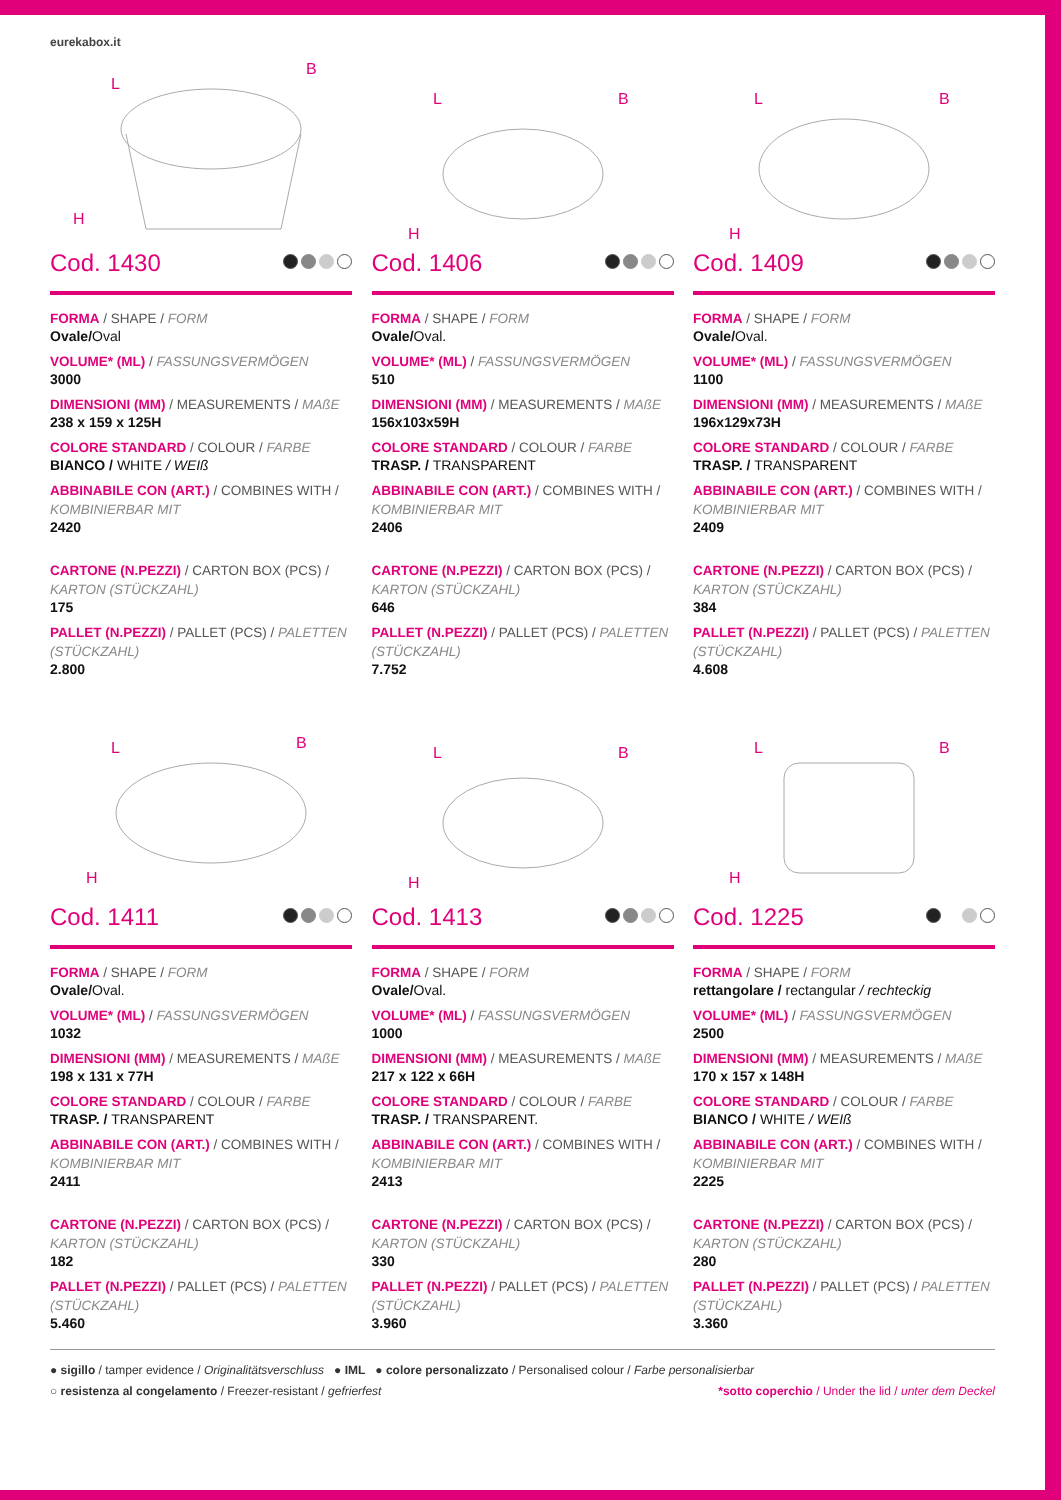eurekabox.it
L
B
H
Cod. 1430
FORMA / SHAPE / FORM
Ovale/Oval
VOLUME* (ML) / FASSUNGSVERMÖGEN
3000
DIMENSIONI (MM) / MEASUREMENTS / MAßE
238 x 159 x 125H
COLORE STANDARD / COLOUR / FARBE
BIANCO / WHITE / WEIß
ABBINABILE CON (ART.) / COMBINES WITH / KOMBINIERBAR MIT
2420
CARTONE (N.PEZZI) / CARTON BOX (PCS) / KARTON (STÜCKZAHL)
175
PALLET (N.PEZZI) / PALLET (PCS) / PALETTEN (STÜCKZAHL)
2.800
L
B
H
Cod. 1406
FORMA / SHAPE / FORM
Ovale/Oval.
VOLUME* (ML) / FASSUNGSVERMÖGEN
510
DIMENSIONI (MM) / MEASUREMENTS / MAßE
156x103x59H
COLORE STANDARD / COLOUR / FARBE
TRASP. / TRANSPARENT
ABBINABILE CON (ART.) / COMBINES WITH / KOMBINIERBAR MIT
2406
CARTONE (N.PEZZI) / CARTON BOX (PCS) / KARTON (STÜCKZAHL)
646
PALLET (N.PEZZI) / PALLET (PCS) / PALETTEN (STÜCKZAHL)
7.752
L
B
H
Cod. 1409
FORMA / SHAPE / FORM
Ovale/Oval.
VOLUME* (ML) / FASSUNGSVERMÖGEN
1100
DIMENSIONI (MM) / MEASUREMENTS / MAßE
196x129x73H
COLORE STANDARD / COLOUR / FARBE
TRASP. / TRANSPARENT
ABBINABILE CON (ART.) / COMBINES WITH / KOMBINIERBAR MIT
2409
CARTONE (N.PEZZI) / CARTON BOX (PCS) / KARTON (STÜCKZAHL)
384
PALLET (N.PEZZI) / PALLET (PCS) / PALETTEN (STÜCKZAHL)
4.608
L
B
H
Cod. 1411
FORMA / SHAPE / FORM
Ovale/Oval.
VOLUME* (ML) / FASSUNGSVERMÖGEN
1032
DIMENSIONI (MM) / MEASUREMENTS / MAßE
198 x 131 x 77H
COLORE STANDARD / COLOUR / FARBE
TRASP. / TRANSPARENT
ABBINABILE CON (ART.) / COMBINES WITH / KOMBINIERBAR MIT
2411
CARTONE (N.PEZZI) / CARTON BOX (PCS) / KARTON (STÜCKZAHL)
182
PALLET (N.PEZZI) / PALLET (PCS) / PALETTEN (STÜCKZAHL)
5.460
L
B
H
Cod. 1413
FORMA / SHAPE / FORM
Ovale/Oval.
VOLUME* (ML) / FASSUNGSVERMÖGEN
1000
DIMENSIONI (MM) / MEASUREMENTS / MAßE
217 x 122 x 66H
COLORE STANDARD / COLOUR / FARBE
TRASP. / TRANSPARENT.
ABBINABILE CON (ART.) / COMBINES WITH / KOMBINIERBAR MIT
2413
CARTONE (N.PEZZI) / CARTON BOX (PCS) / KARTON (STÜCKZAHL)
330
PALLET (N.PEZZI) / PALLET (PCS) / PALETTEN (STÜCKZAHL)
3.960
L
B
H
Cod. 1225
FORMA / SHAPE / FORM
rettangolare / rectangular / rechteckig
VOLUME* (ML) / FASSUNGSVERMÖGEN
2500
DIMENSIONI (MM) / MEASUREMENTS / MAßE
170 x 157 x 148H
COLORE STANDARD / COLOUR / FARBE
BIANCO / WHITE / WEIß
ABBINABILE CON (ART.) / COMBINES WITH / KOMBINIERBAR MIT
2225
CARTONE (N.PEZZI) / CARTON BOX (PCS) / KARTON (STÜCKZAHL)
280
PALLET (N.PEZZI) / PALLET (PCS) / PALETTEN (STÜCKZAHL)
3.360
● sigillo / tamper evidence / Originalitätsverschluss ● IML ● colore personalizzato / Personalised colour / Farbe personalisierbar
○ resistenza al congelamento / Freezer-resistant / gefrierfest *sotto coperchio / Under the lid / unter dem Deckel